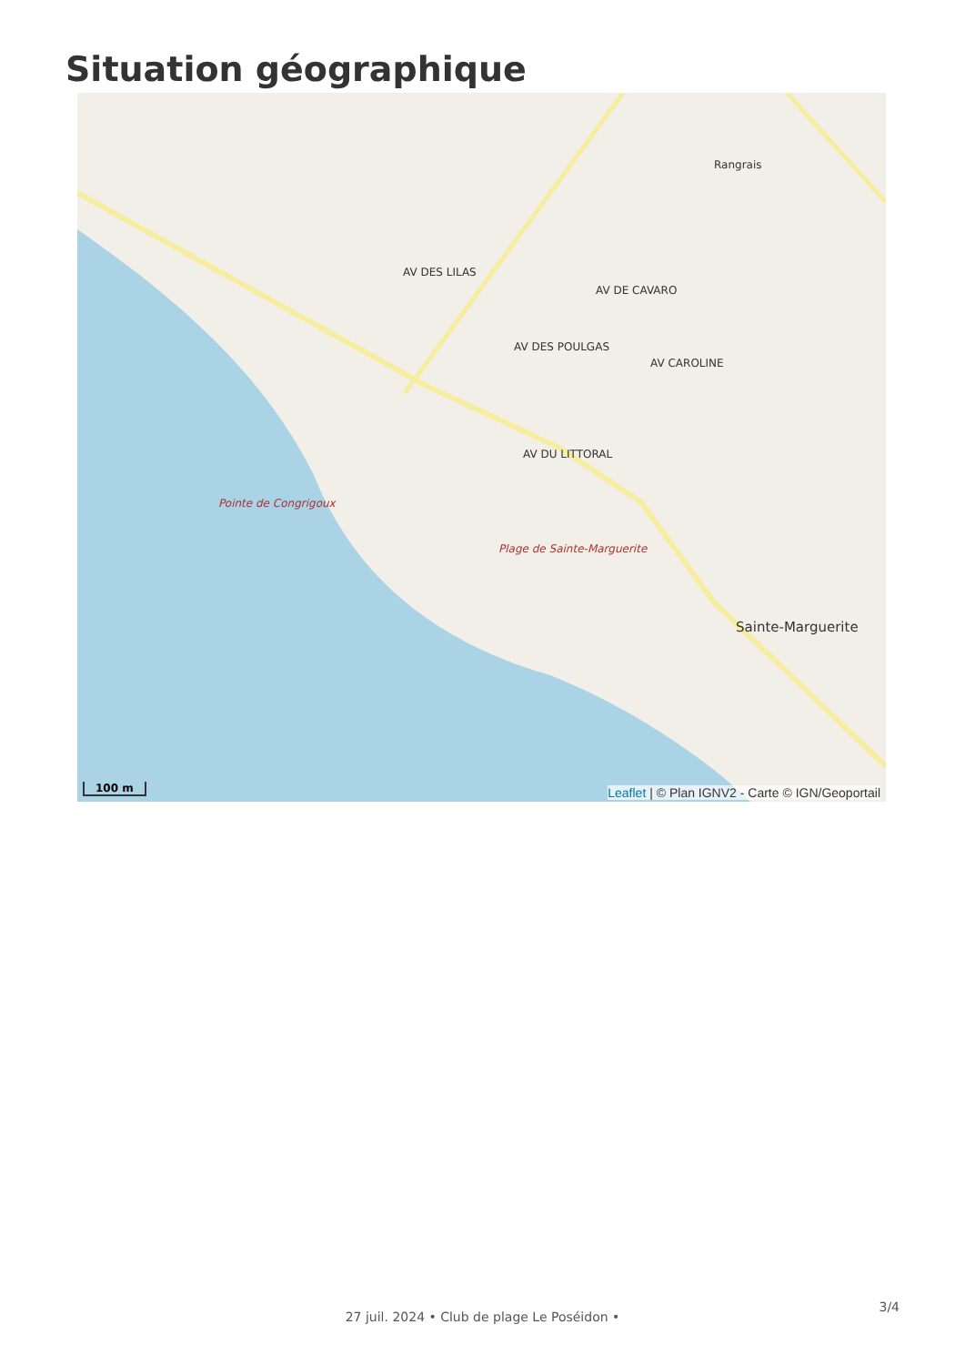Situation géographique
Rangrais
AV DES LILAS
AV DES POULGAS
Pointe de Congrigoux
Plage de Sainte-Marguerite
Sainte-Marguerite
AV DE CAVARO
AV CAROLINE
AV DU LITTORAL
100 m
Leaflet | © Plan IGNV2 - Carte © IGN/Geoportail
3/4
27 juil. 2024 • Club de plage Le Poséidon •